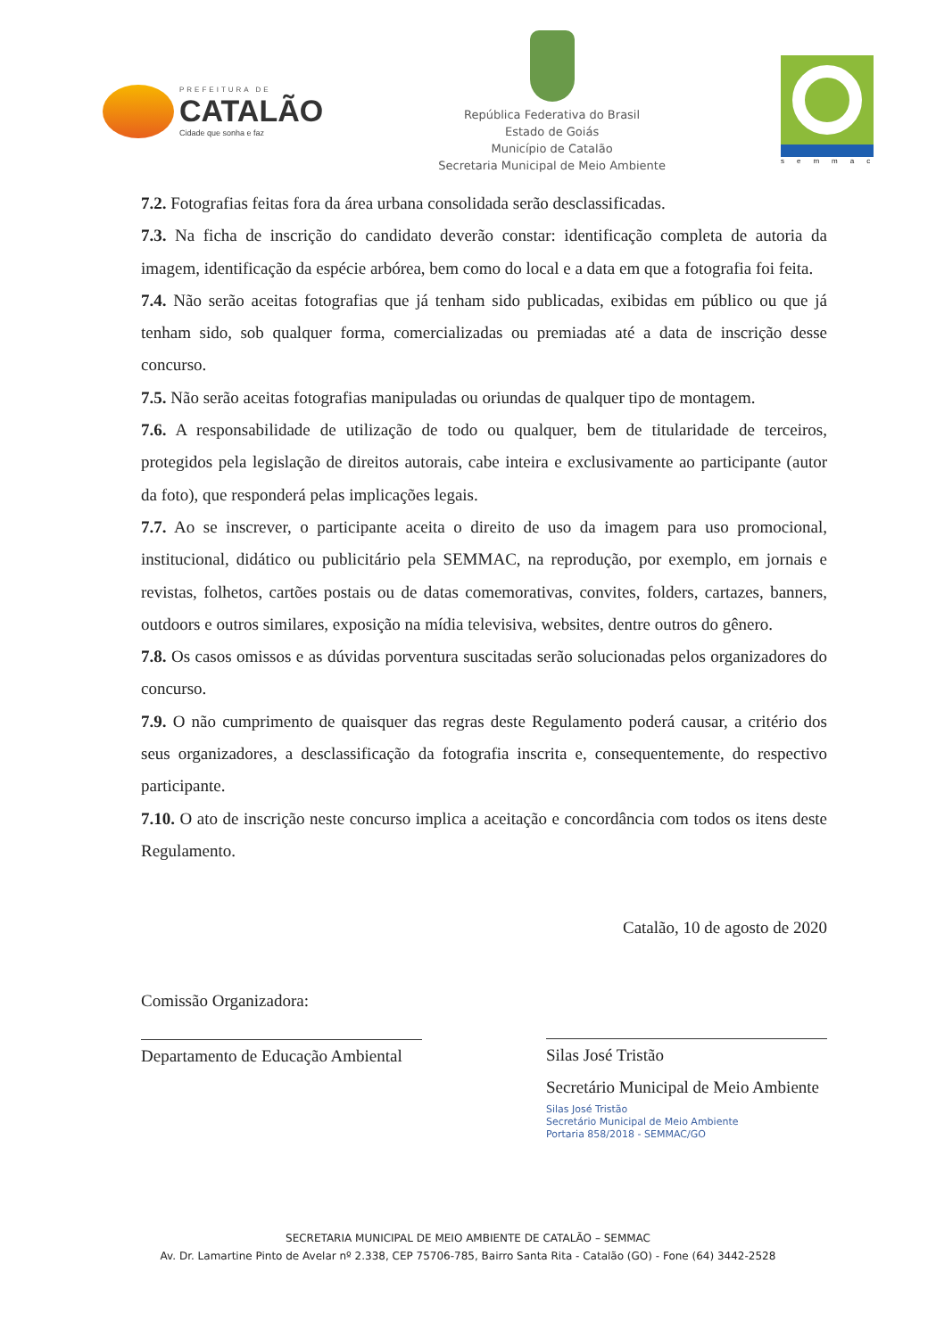PREFEITURA DE
CATALÃO
Cidade que sonha e faz
República Federativa do Brasil
Estado de Goiás
Município de Catalão
Secretaria Municipal de Meio Ambiente
semmac
7.2. Fotografias feitas fora da área urbana consolidada serão desclassificadas.
7.3. Na ficha de inscrição do candidato deverão constar: identificação completa de autoria da imagem, identificação da espécie arbórea, bem como do local e a data em que a fotografia foi feita.
7.4. Não serão aceitas fotografias que já tenham sido publicadas, exibidas em público ou que já tenham sido, sob qualquer forma, comercializadas ou premiadas até a data de inscrição desse concurso.
7.5. Não serão aceitas fotografias manipuladas ou oriundas de qualquer tipo de montagem.
7.6. A responsabilidade de utilização de todo ou qualquer, bem de titularidade de terceiros, protegidos pela legislação de direitos autorais, cabe inteira e exclusivamente ao participante (autor da foto), que responderá pelas implicações legais.
7.7. Ao se inscrever, o participante aceita o direito de uso da imagem para uso promocional, institucional, didático ou publicitário pela SEMMAC, na reprodução, por exemplo, em jornais e revistas, folhetos, cartões postais ou de datas comemorativas, convites, folders, cartazes, banners, outdoors e outros similares, exposição na mídia televisiva, websites, dentre outros do gênero.
7.8. Os casos omissos e as dúvidas porventura suscitadas serão solucionadas pelos organizadores do concurso.
7.9. O não cumprimento de quaisquer das regras deste Regulamento poderá causar, a critério dos seus organizadores, a desclassificação da fotografia inscrita e, consequentemente, do respectivo participante.
7.10. O ato de inscrição neste concurso implica a aceitação e concordância com todos os itens deste Regulamento.
Catalão, 10 de agosto de 2020
Comissão Organizadora:
Departamento de Educação Ambiental
Silas José Tristão
Secretário Municipal de Meio Ambiente
Silas José Tristão
Secretário Municipal de Meio Ambiente
Portaria 858/2018 - SEMMAC/GO
SECRETARIA MUNICIPAL DE MEIO AMBIENTE DE CATALÃO – SEMMAC
Av. Dr. Lamartine Pinto de Avelar nº 2.338, CEP 75706-785, Bairro Santa Rita - Catalão (GO) - Fone (64) 3442-2528